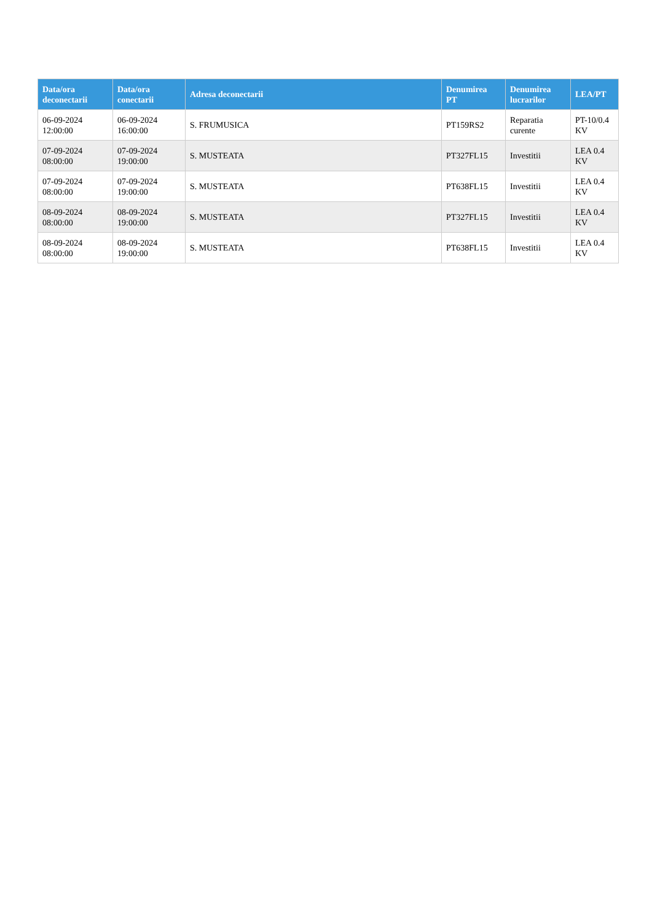| Data/ora deconectarii | Data/ora conectarii | Adresa deconectarii | Denumirea PT | Denumirea lucrarilor | LEA/PT |
| --- | --- | --- | --- | --- | --- |
| 06-09-2024 12:00:00 | 06-09-2024 16:00:00 | S. FRUMUSICA | PT159RS2 | Reparatia curente | PT-10/0.4 KV |
| 07-09-2024 08:00:00 | 07-09-2024 19:00:00 | S. MUSTEATA | PT327FL15 | Investitii | LEA 0.4 KV |
| 07-09-2024 08:00:00 | 07-09-2024 19:00:00 | S. MUSTEATA | PT638FL15 | Investitii | LEA 0.4 KV |
| 08-09-2024 08:00:00 | 08-09-2024 19:00:00 | S. MUSTEATA | PT327FL15 | Investitii | LEA 0.4 KV |
| 08-09-2024 08:00:00 | 08-09-2024 19:00:00 | S. MUSTEATA | PT638FL15 | Investitii | LEA 0.4 KV |